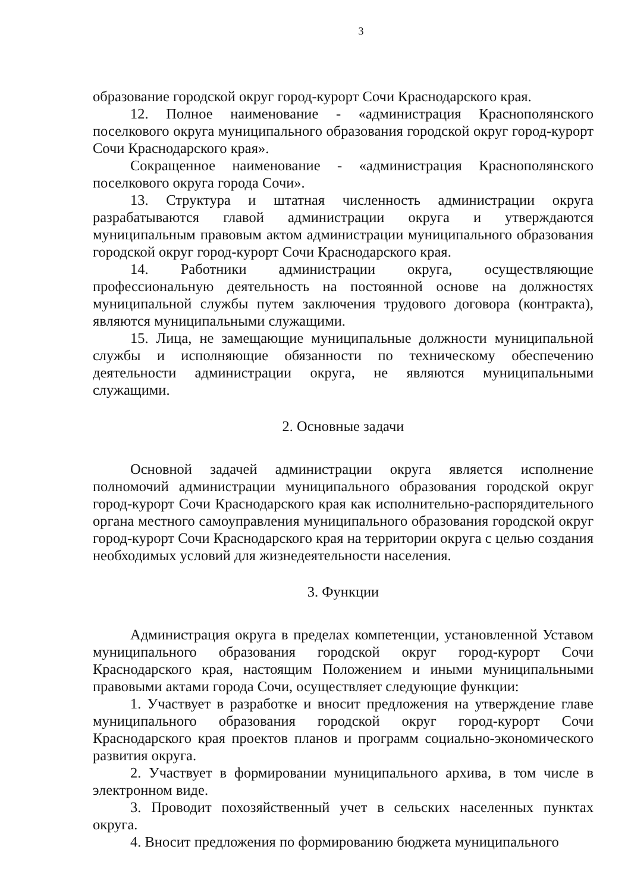3
образование городской округ город-курорт Сочи Краснодарского края.
12. Полное наименование - «администрация Краснополянского поселкового округа муниципального образования городской округ город-курорт Сочи Краснодарского края».
Сокращенное наименование - «администрация Краснополянского поселкового округа города Сочи».
13. Структура и штатная численность администрации округа разрабатываются главой администрации округа и утверждаются муниципальным правовым актом администрации муниципального образования городской округ город-курорт Сочи Краснодарского края.
14. Работники администрации округа, осуществляющие профессиональную деятельность на постоянной основе на должностях муниципальной службы путем заключения трудового договора (контракта), являются муниципальными служащими.
15. Лица, не замещающие муниципальные должности муниципальной службы и исполняющие обязанности по техническому обеспечению деятельности администрации округа, не являются муниципальными служащими.
2. Основные задачи
Основной задачей администрации округа является исполнение полномочий администрации муниципального образования городской округ город-курорт Сочи Краснодарского края как исполнительно-распорядительного органа местного самоуправления муниципального образования городской округ город-курорт Сочи Краснодарского края на территории округа с целью создания необходимых условий для жизнедеятельности населения.
3. Функции
Администрация округа в пределах компетенции, установленной Уставом муниципального образования городской округ город-курорт Сочи Краснодарского края, настоящим Положением и иными муниципальными правовыми актами города Сочи, осуществляет следующие функции:
1. Участвует в разработке и вносит предложения на утверждение главе муниципального образования городской округ город-курорт Сочи Краснодарского края проектов планов и программ социально-экономического развития округа.
2. Участвует в формировании муниципального архива, в том числе в электронном виде.
3. Проводит похозяйственный учет в сельских населенных пунктах округа.
4. Вносит предложения по формированию бюджета муниципального